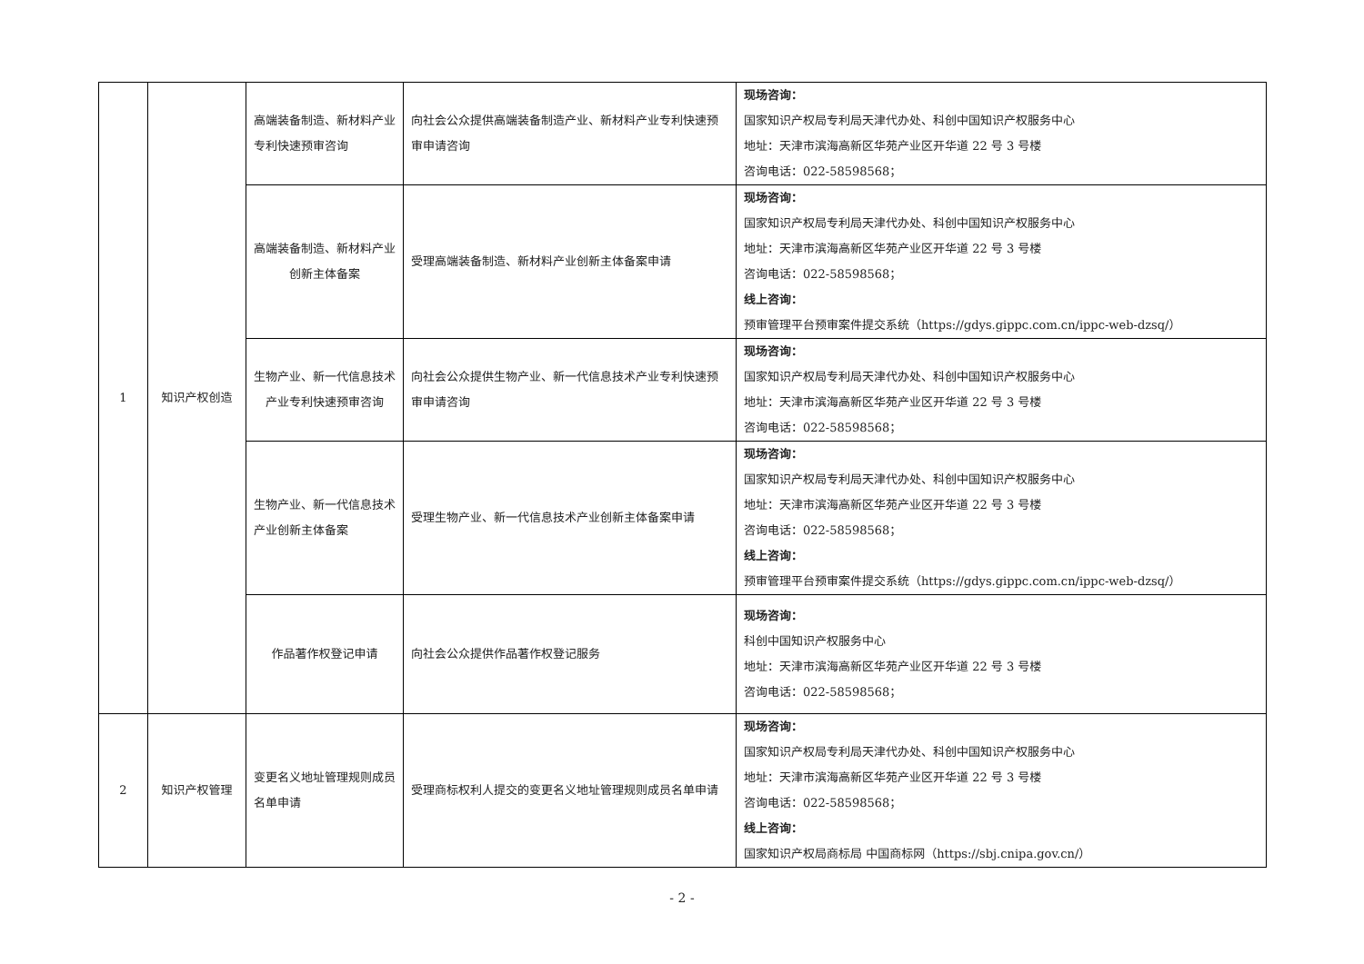| 1 | 知识产权创造 | 高端装备制造、新材料产业专利快速预审咨询 | 向社会公众提供高端装备制造产业、新材料产业专利快速预审申请咨询 | 现场咨询： 国家知识产权局专利局天津代办处、科创中国知识产权服务中心 地址：天津市滨海高新区华苑产业区开华道 22 号 3 号楼 咨询电话：022-58598568； |
| | | 高端装备制造、新材料产业创新主体备案 | 受理高端装备制造、新材料产业创新主体备案申请 | 现场咨询： 国家知识产权局专利局天津代办处、科创中国知识产权服务中心 地址：天津市滨海高新区华苑产业区开华道 22 号 3 号楼 咨询电话：022-58598568； 线上咨询： 预审管理平台预审案件提交系统（https://gdys.gippc.com.cn/ippc-web-dzsq/） |
| | | 生物产业、新一代信息技术产业专利快速预审咨询 | 向社会公众提供生物产业、新一代信息技术产业专利快速预审申请咨询 | 现场咨询： 国家知识产权局专利局天津代办处、科创中国知识产权服务中心 地址：天津市滨海高新区华苑产业区开华道 22 号 3 号楼 咨询电话：022-58598568； |
| | | 生物产业、新一代信息技术产业创新主体备案 | 受理生物产业、新一代信息技术产业创新主体备案申请 | 现场咨询： 国家知识产权局专利局天津代办处、科创中国知识产权服务中心 地址：天津市滨海高新区华苑产业区开华道 22 号 3 号楼 咨询电话：022-58598568； 线上咨询： 预审管理平台预审案件提交系统（https://gdys.gippc.com.cn/ippc-web-dzsq/） |
| | | 作品著作权登记申请 | 向社会公众提供作品著作权登记服务 | 现场咨询： 科创中国知识产权服务中心 地址：天津市滨海高新区华苑产业区开华道 22 号 3 号楼 咨询电话：022-58598568； |
| 2 | 知识产权管理 | 变更名义地址管理规则成员名单申请 | 受理商标权利人提交的变更名义地址管理规则成员名单申请 | 现场咨询： 国家知识产权局专利局天津代办处、科创中国知识产权服务中心 地址：天津市滨海高新区华苑产业区开华道 22 号 3 号楼 咨询电话：022-58598568； 线上咨询： 国家知识产权局商标局 中国商标网（https://sbj.cnipa.gov.cn/） |
- 2 -